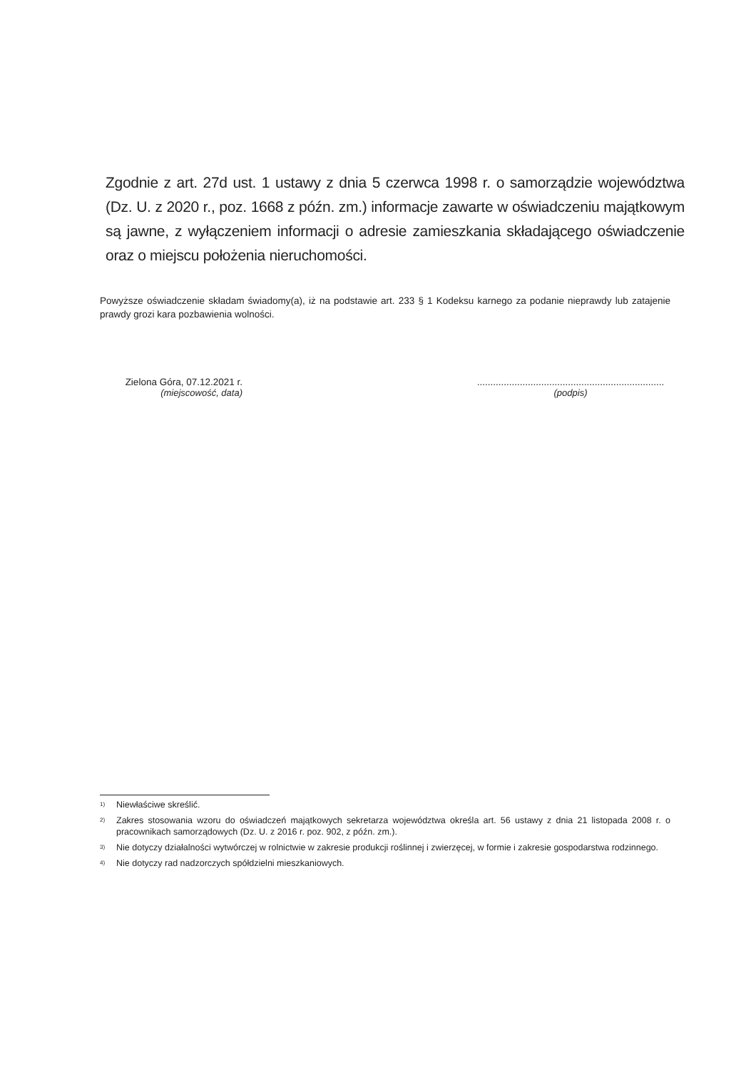Zgodnie z art. 27d ust. 1 ustawy z dnia 5 czerwca 1998 r. o samorządzie województwa (Dz. U. z 2020 r., poz. 1668 z późn. zm.) informacje zawarte w oświadczeniu majątkowym są jawne, z wyłączeniem informacji o adresie zamieszkania składającego oświadczenie oraz o miejscu położenia nieruchomości.
Powyższe oświadczenie składam świadomy(a), iż na podstawie art. 233 § 1 Kodeksu karnego za podanie nieprawdy lub zatajenie prawdy grozi kara pozbawienia wolności.
Zielona Góra, 07.12.2021 r.
(miejscowość, data)
......................................................................
(podpis)
<sup>1)</sup> Niewłaściwe skreślić.
<sup>2)</sup> Zakres stosowania wzoru do oświadczeń majątkowych sekretarza województwa określa art. 56 ustawy z dnia 21 listopada 2008 r. o pracownikach samorządowych (Dz. U. z 2016 r. poz. 902, z późn. zm.).
<sup>3)</sup> Nie dotyczy działalności wytwórczej w rolnictwie w zakresie produkcji roślinnej i zwierzęcej, w formie i zakresie gospodarstwa rodzinnego.
<sup>4)</sup> Nie dotyczy rad nadzorczych spółdzielni mieszkaniowych.